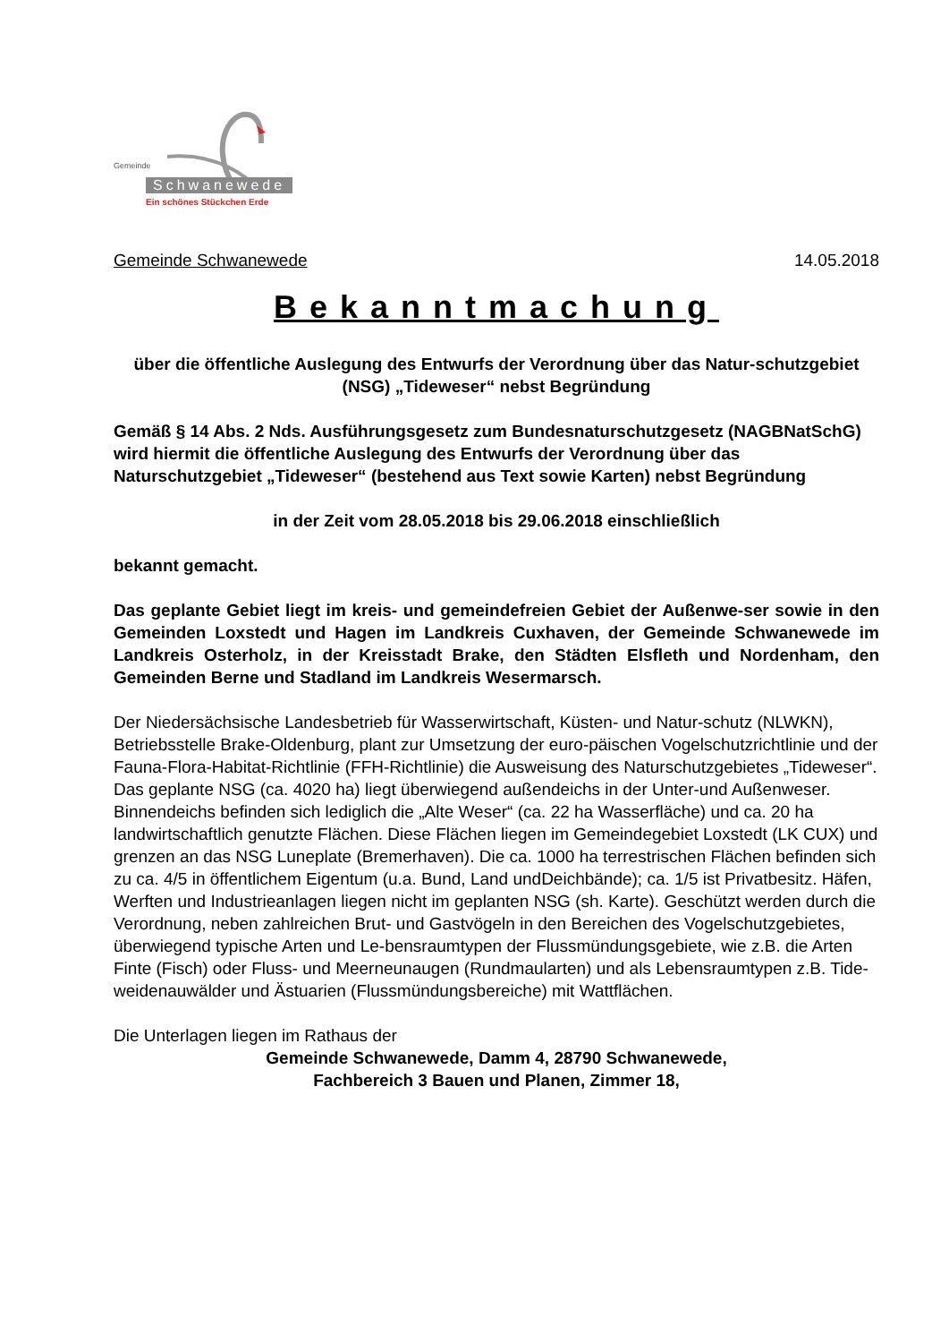Gemeinde
Schwanewede
Ein schönes Stückchen Erde
Gemeinde Schwanewede 14.05.2018
Bekanntmachung
über die öffentliche Auslegung des Entwurfs der Verordnung über das Natur-schutzgebiet (NSG) „Tideweser“ nebst Begründung
Gemäß § 14 Abs. 2 Nds. Ausführungsgesetz zum Bundesnaturschutzgesetz (NAGBNatSchG) wird hiermit die öffentliche Auslegung des Entwurfs der Verordnung über das Naturschutzgebiet „Tideweser“ (bestehend aus Text sowie Karten) nebst Begründung
in der Zeit vom 28.05.2018 bis 29.06.2018 einschließlich
bekannt gemacht.
Das geplante Gebiet liegt im kreis- und gemeindefreien Gebiet der Außenwe-ser sowie in den Gemeinden Loxstedt und Hagen im Landkreis Cuxhaven, der Gemeinde Schwanewede im Landkreis Osterholz, in der Kreisstadt Brake, den Städten Elsfleth und Nordenham, den Gemeinden Berne und Stadland im Landkreis Wesermarsch.
Der Niedersächsische Landesbetrieb für Wasserwirtschaft, Küsten- und Natur-schutz (NLWKN), Betriebsstelle Brake-Oldenburg, plant zur Umsetzung der euro-päischen Vogelschutzrichtlinie und der Fauna-Flora-Habitat-Richtlinie (FFH-Richtlinie) die Ausweisung des Naturschutzgebietes „Tideweser“.
Das geplante NSG (ca. 4020 ha) liegt überwiegend außendeichs in der Unter-und Außenweser. Binnendeichs befinden sich lediglich die „Alte Weser“ (ca. 22 ha Wasserfläche) und ca. 20 ha landwirtschaftlich genutzte Flächen. Diese Flächen liegen im Gemeindegebiet Loxstedt (LK CUX) und grenzen an das NSG Luneplate (Bremerhaven). Die ca. 1000 ha terrestrischen Flächen befinden sich zu ca. 4/5 in öffentlichem Eigentum (u.a. Bund, Land undDeichbände); ca. 1/5 ist Privatbesitz. Häfen, Werften und Industrieanlagen liegen nicht im geplanten NSG (sh. Karte). Geschützt werden durch die Verordnung, neben zahlreichen Brut- und Gastvögeln in den Bereichen des Vogelschutzgebietes, überwiegend typische Arten und Le-bensraumtypen der Flussmündungsgebiete, wie z.B. die Arten Finte (Fisch) oder Fluss- und Meerneunaugen (Rundmaularten) und als Lebensraumtypen z.B. Tide-weidenauwälder und Ästuarien (Flussmündungsbereiche) mit Wattflächen.
Die Unterlagen liegen im Rathaus der
Gemeinde Schwanewede, Damm 4, 28790 Schwanewede,
Fachbereich 3 Bauen und Planen, Zimmer 18,